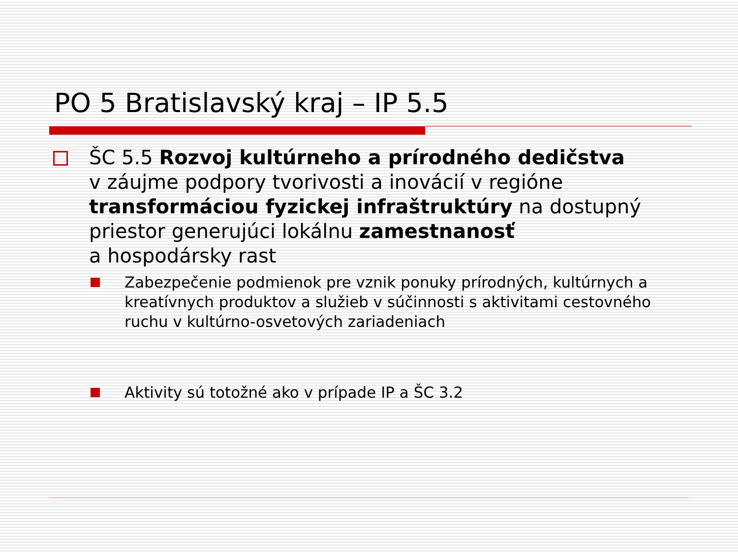PO 5 Bratislavský kraj – IP 5.5
ŠC 5.5 Rozvoj kultúrneho a prírodného dedičstva
v záujme podpory tvorivosti a inovácií v regióne transformáciou fyzickej infraštruktúry na dostupný priestor generujúci lokálnu zamestnanosť
a hospodársky rast
Zabezpečenie podmienok pre vznik ponuky prírodných, kultúrnych a kreatívnych produktov a služieb v súčinnosti s aktivitami cestovného ruchu v kultúrno-osvetových zariadeniach
Aktivity sú totožné ako v prípade IP a ŠC 3.2